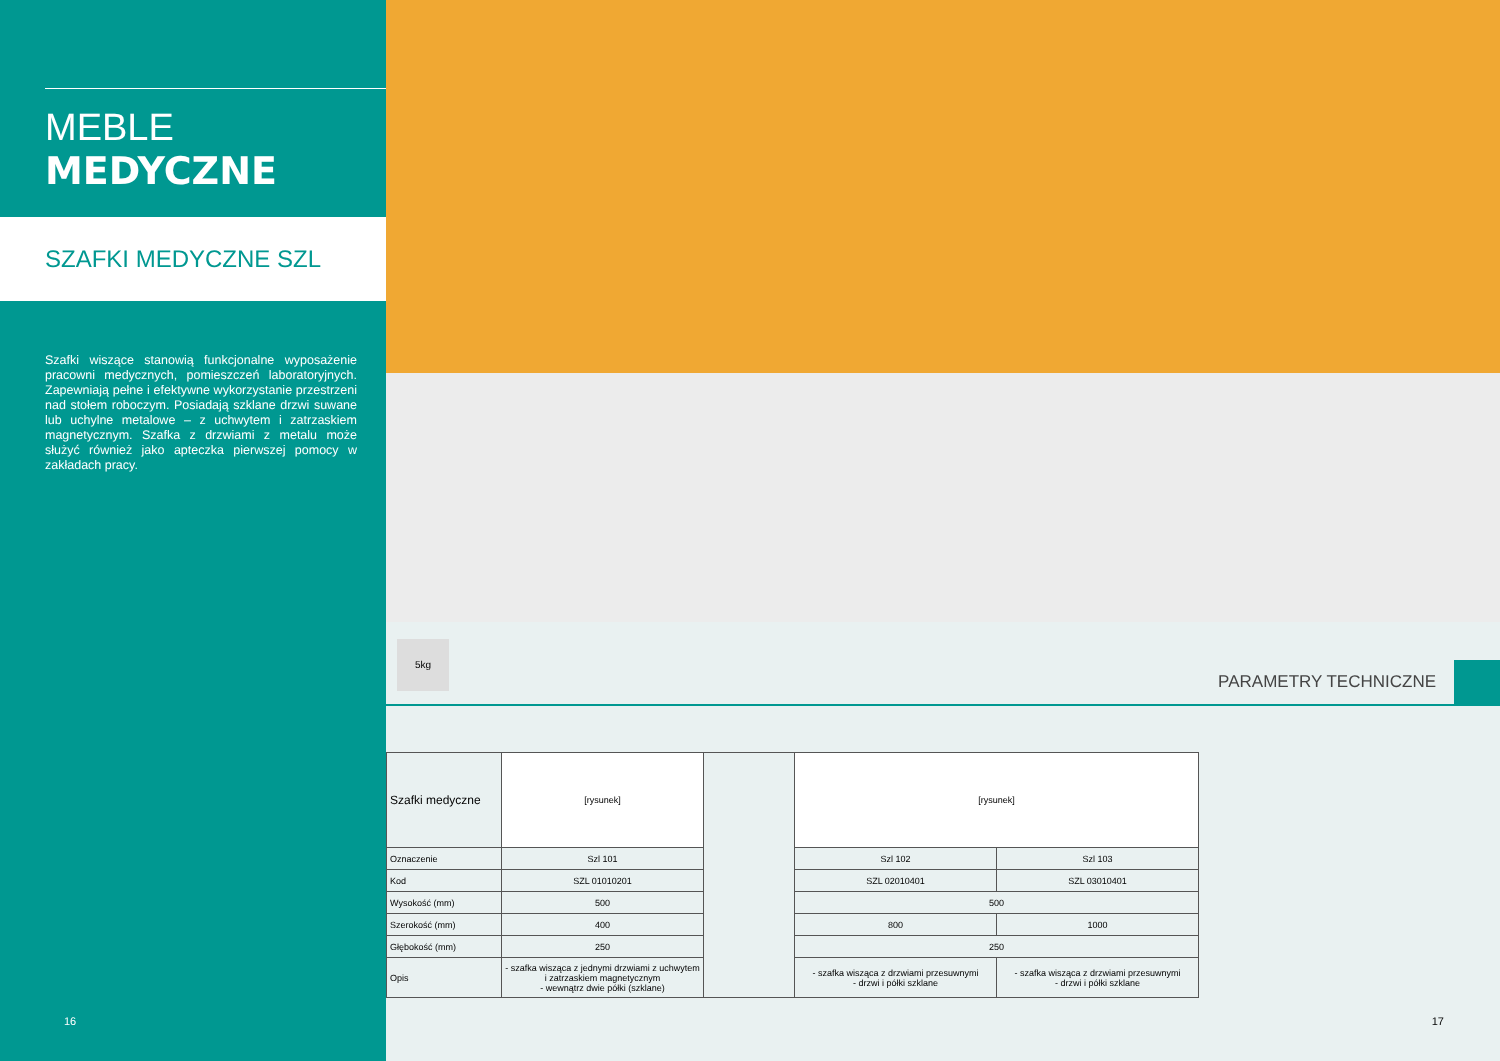MEBLE
MEDYCZNE
SZAFKI MEDYCZNE SZL
Szafki wiszące stanowią funkcjonalne wyposażenie pracowni medycznych, pomieszczeń laboratoryjnych. Zapewniają pełne i efektywne wykorzystanie przestrzeni nad stołem roboczym. Posiadają szklane drzwi suwane lub uchylne metalowe – z uchwytem i zatrzaskiem magnetycznym. Szafka z drzwiami z metalu może służyć również jako apteczka pierwszej pomocy w zakładach pracy.
16
5kg
PARAMETRY TECHNICZNE
| Szafki medyczne | [rysunek] | | [rysunek] | |
| Oznaczenie | Szl 101 | | Szl 102 | Szl 103 |
| Kod | SZL 01010201 | | SZL 02010401 | SZL 03010401 |
| Wysokość (mm) | 500 | | 500 | |
| Szerokość (mm) | 400 | | 800 | 1000 |
| Głębokość (mm) | 250 | | 250 | |
| Opis | - szafka wisząca z jednymi drzwiami z uchwytem i zatrzaskiem magnetycznym - wewnątrz dwie półki (szklane) | | - szafka wisząca z drzwiami przesuwnymi - drzwi i półki szklane | - szafka wisząca z drzwiami przesuwnymi - drzwi i półki szklane |
17